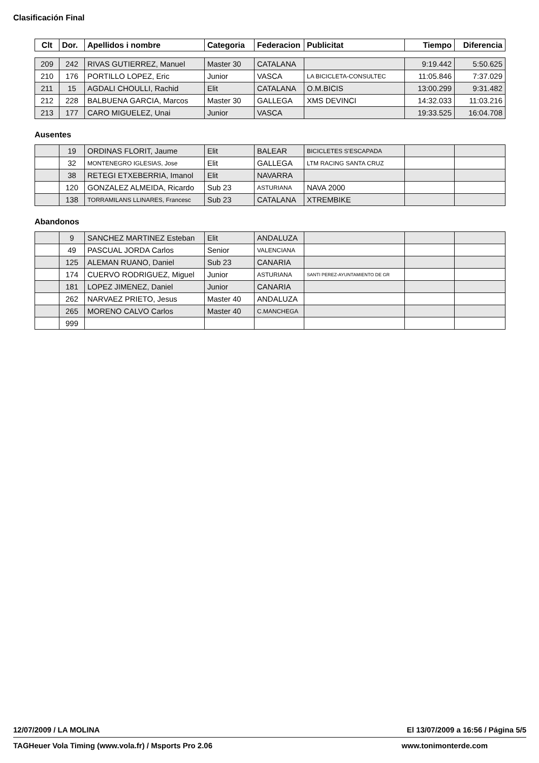Clasificación Final
| Clt | Dor. | Apellidos i nombre | Categoria | Federacion | Publicitat | Tiempo | Diferencia |
| --- | --- | --- | --- | --- | --- | --- | --- |
| 209 | 242 | RIVAS GUTIERREZ, Manuel | Master 30 | CATALANA | | 9:19.442 | 5:50.625 |
| 210 | 176 | PORTILLO LOPEZ, Eric | Junior | VASCA | LA BICICLETA-CONSULTEC | 11:05.846 | 7:37.029 |
| 211 | 15 | AGDALI CHOULLI, Rachid | Elit | CATALANA | O.M.BICIS | 13:00.299 | 9:31.482 |
| 212 | 228 | BALBUENA GARCIA, Marcos | Master 30 | GALLEGA | XMS DEVINCI | 14:32.033 | 11:03.216 |
| 213 | 177 | CARO MIGUELEZ, Unai | Junior | VASCA | | 19:33.525 | 16:04.708 |
Ausentes
| | 19 | ORDINAS FLORIT, Jaume | Elit | BALEAR | BICICLETES S'ESCAPADA | | |
| | 32 | MONTENEGRO IGLESIAS, Jose | Elit | GALLEGA | LTM RACING SANTA CRUZ | | |
| | 38 | RETEGI ETXEBERRIA, Imanol | Elit | NAVARRA | | | |
| | 120 | GONZALEZ ALMEIDA, Ricardo | Sub 23 | ASTURIANA | NAVA 2000 | | |
| | 138 | TORRAMILANS LLINARES, Francesc | Sub 23 | CATALANA | XTREMBIKE | | |
Abandonos
| | 9 | SANCHEZ MARTINEZ Esteban | Elit | ANDALUZA | | | |
| | 49 | PASCUAL JORDA Carlos | Senior | VALENCIANA | | | |
| | 125 | ALEMAN RUANO, Daniel | Sub 23 | CANARIA | | | |
| | 174 | CUERVO RODRIGUEZ, Miguel | Junior | ASTURIANA | SANTI PEREZ-AYUNTAMIENTO DE GR | | |
| | 181 | LOPEZ JIMENEZ, Daniel | Junior | CANARIA | | | |
| | 262 | NARVAEZ PRIETO, Jesus | Master 40 | ANDALUZA | | | |
| | 265 | MORENO CALVO Carlos | Master 40 | C.MANCHEGA | | | |
| | 999 | | | | | | |
12/07/2009 / LA MOLINA El 13/07/2009 a 16:56 / Página 5/5
TAGHeuer Vola Timing (www.vola.fr) / Msports Pro 2.06 www.tonimonterde.com